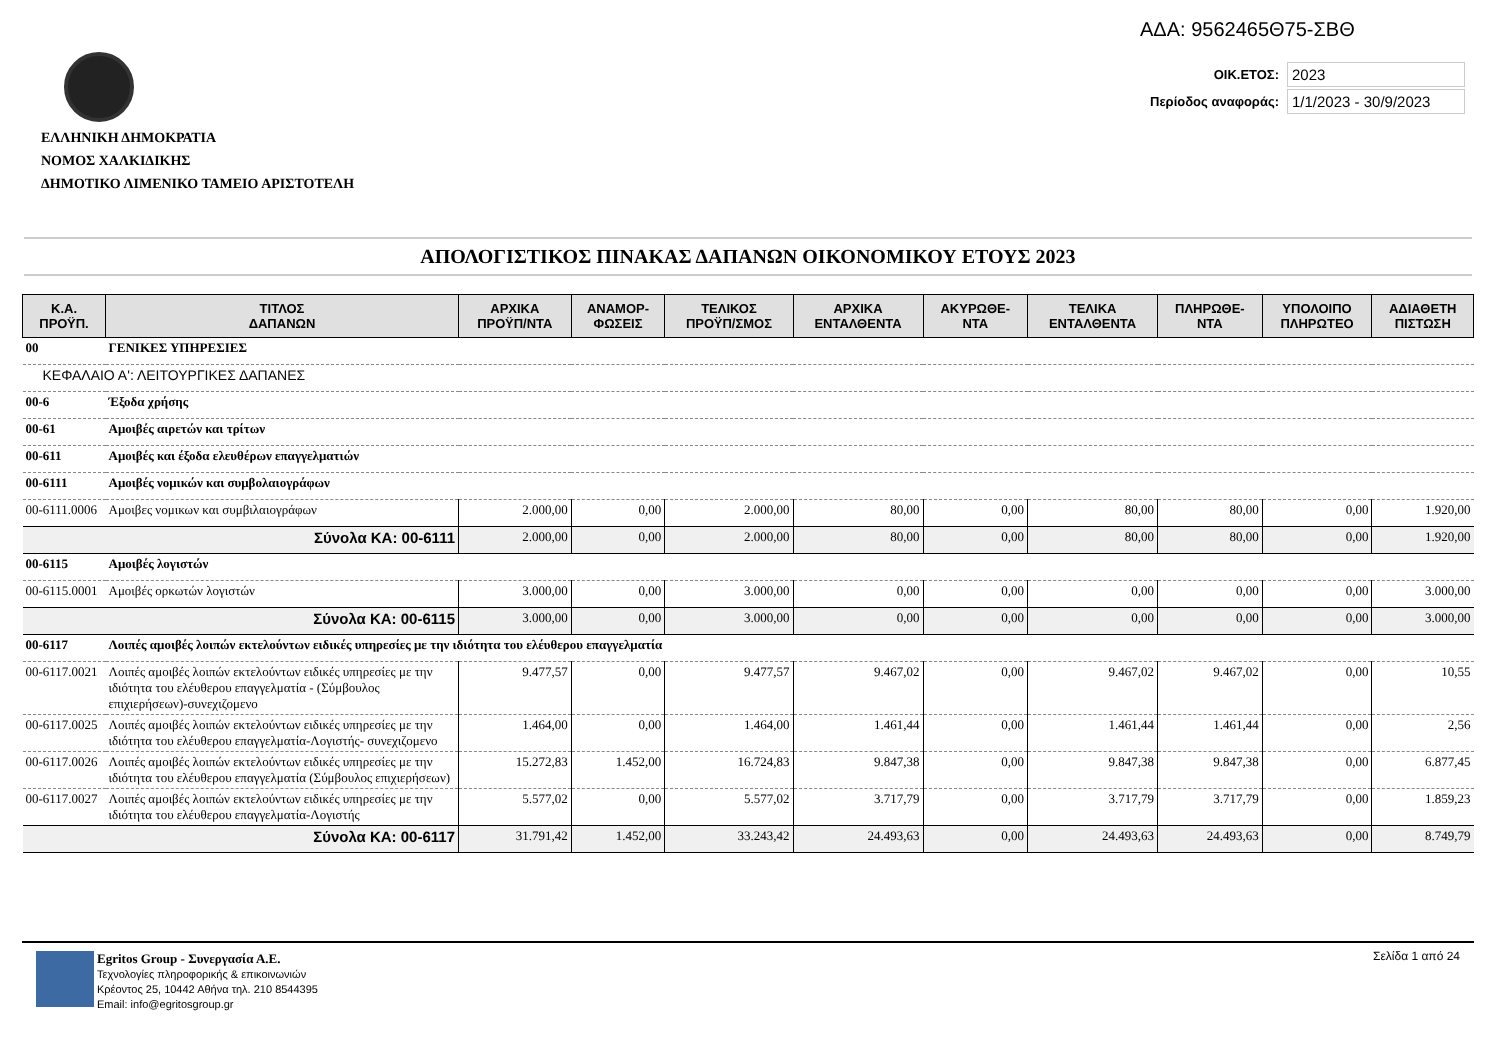ΑΔΑ: 9562465Θ75-ΣΒΘ
ΟΙΚ.ΕΤΟΣ: 2023
Περίοδος αναφοράς: 1/1/2023 - 30/9/2023
ΕΛΛΗΝΙΚΗ ΔΗΜΟΚΡΑΤΙΑ
ΝΟΜΟΣ ΧΑΛΚΙΔΙΚΗΣ
ΔΗΜΟΤΙΚΟ ΛΙΜΕΝΙΚΟ ΤΑΜΕΙΟ ΑΡΙΣΤΟΤΕΛΗ
ΑΠΟΛΟΓΙΣΤΙΚΟΣ ΠΙΝΑΚΑΣ ΔΑΠΑΝΩΝ ΟΙΚΟΝΟΜΙΚΟΥ ΕΤΟΥΣ 2023
| Κ.Α. ΠΡΟΫΠ. | ΤΙΤΛΟΣ ΔΑΠΑΝΩΝ | ΑΡΧΙΚΑ ΠΡΟΫΠ/ΝΤΑ | ΑΝΑΜΟΡ- ΦΩΣΕΙΣ | ΤΕΛΙΚΟΣ ΠΡΟΫΠ/ΣΜΟΣ | ΑΡΧΙΚΑ ΕΝΤΑΛΘΕΝΤΑ | ΑΚΥΡΩΘΕ- ΝΤΑ | ΤΕΛΙΚΑ ΕΝΤΑΛΘΕΝΤΑ | ΠΛΗΡΩΘΕ- ΝΤΑ | ΥΠΟΛΟΙΠΟ ΠΛΗΡΩΤΕΟ | ΑΔΙΑΘΕΤΗ ΠΙΣΤΩΣΗ |
| --- | --- | --- | --- | --- | --- | --- | --- | --- | --- | --- |
| 00 | ΓΕΝΙΚΕΣ ΥΠΗΡΕΣΙΕΣ | | | | | | | | | |
| ΚΕΦΑΛΑΙΟ Α': ΛΕΙΤΟΥΡΓΙΚΕΣ ΔΑΠΑΝΕΣ | | | | | | | | | | |
| 00-6 | Έξοδα χρήσης | | | | | | | | | |
| 00-61 | Αμοιβές αιρετών και τρίτων | | | | | | | | | |
| 00-611 | Αμοιβές και έξοδα ελευθέρων επαγγελματιών | | | | | | | | | |
| 00-6111 | Αμοιβές νομικών και συμβολαιογράφων | | | | | | | | | |
| 00-6111.0006 | Αμοιβες νομικων και συμβιλαιογράφων | 2.000,00 | 0,00 | 2.000,00 | 80,00 | 0,00 | 80,00 | 80,00 | 0,00 | 1.920,00 |
| Σύνολα ΚΑ: 00-6111 | | 2.000,00 | 0,00 | 2.000,00 | 80,00 | 0,00 | 80,00 | 80,00 | 0,00 | 1.920,00 |
| 00-6115 | Αμοιβές λογιστών | | | | | | | | | |
| 00-6115.0001 | Αμοιβές ορκωτών λογιστών | 3.000,00 | 0,00 | 3.000,00 | 0,00 | 0,00 | 0,00 | 0,00 | 0,00 | 3.000,00 |
| Σύνολα ΚΑ: 00-6115 | | 3.000,00 | 0,00 | 3.000,00 | 0,00 | 0,00 | 0,00 | 0,00 | 0,00 | 3.000,00 |
| 00-6117 | Λοιπές αμοιβές λοιπών εκτελούντων ειδικές υπηρεσίες με την ιδιότητα του ελέυθερου επαγγελματία | | | | | | | | | |
| 00-6117.0021 | Λοιπές αμοιβές λοιπών εκτελούντων ειδικές υπηρεσίες με την ιδιότητα του ελέυθερου επαγγελματία - (Σύμβουλος επιχιερήσεων)-συνεχιζομενο | 9.477,57 | 0,00 | 9.477,57 | 9.467,02 | 0,00 | 9.467,02 | 9.467,02 | 0,00 | 10,55 |
| 00-6117.0025 | Λοιπές αμοιβές λοιπών εκτελούντων ειδικές υπηρεσίες με την ιδιότητα του ελέυθερου επαγγελματία-Λογιστής- συνεχιζομενο | 1.464,00 | 0,00 | 1.464,00 | 1.461,44 | 0,00 | 1.461,44 | 1.461,44 | 0,00 | 2,56 |
| 00-6117.0026 | Λοιπές αμοιβές λοιπών εκτελούντων ειδικές υπηρεσίες με την ιδιότητα του ελέυθερου επαγγελματία (Σύμβουλος επιχιερήσεων) | 15.272,83 | 1.452,00 | 16.724,83 | 9.847,38 | 0,00 | 9.847,38 | 9.847,38 | 0,00 | 6.877,45 |
| 00-6117.0027 | Λοιπές αμοιβές λοιπών εκτελούντων ειδικές υπηρεσίες με την ιδιότητα του ελέυθερου επαγγελματία-Λογιστής | 5.577,02 | 0,00 | 5.577,02 | 3.717,79 | 0,00 | 3.717,79 | 3.717,79 | 0,00 | 1.859,23 |
| Σύνολα ΚΑ: 00-6117 | | 31.791,42 | 1.452,00 | 33.243,42 | 24.493,63 | 0,00 | 24.493,63 | 24.493,63 | 0,00 | 8.749,79 |
Egritos Group - Συνεργασία Α.Ε.
Τεχνολογίες πληροφορικής & επικοινωνιών
Κρέοντος 25, 10442 Αθήνα τηλ. 210 8544395
Email: info@egritosgroup.gr
Σελίδα 1 από 24